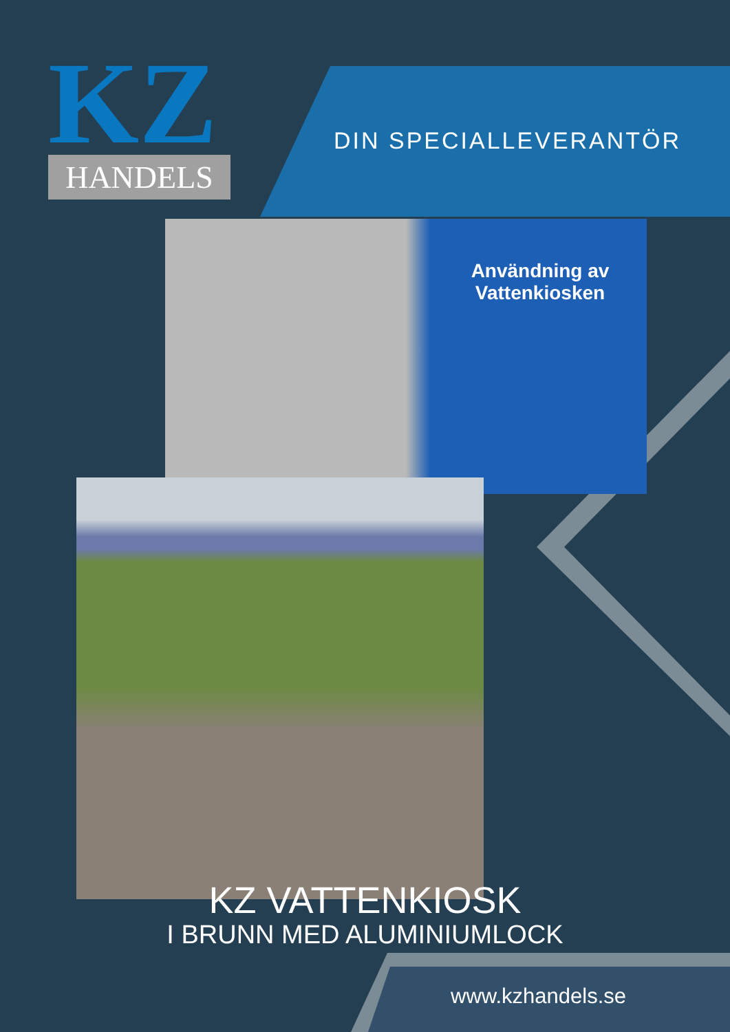KZ
HANDELS
DIN SPECIALLEVERANTÖR
Användning av Vattenkiosken
KZ VATTENKIOSK
I BRUNN MED ALUMINIUMLOCK
www.kzhandels.se